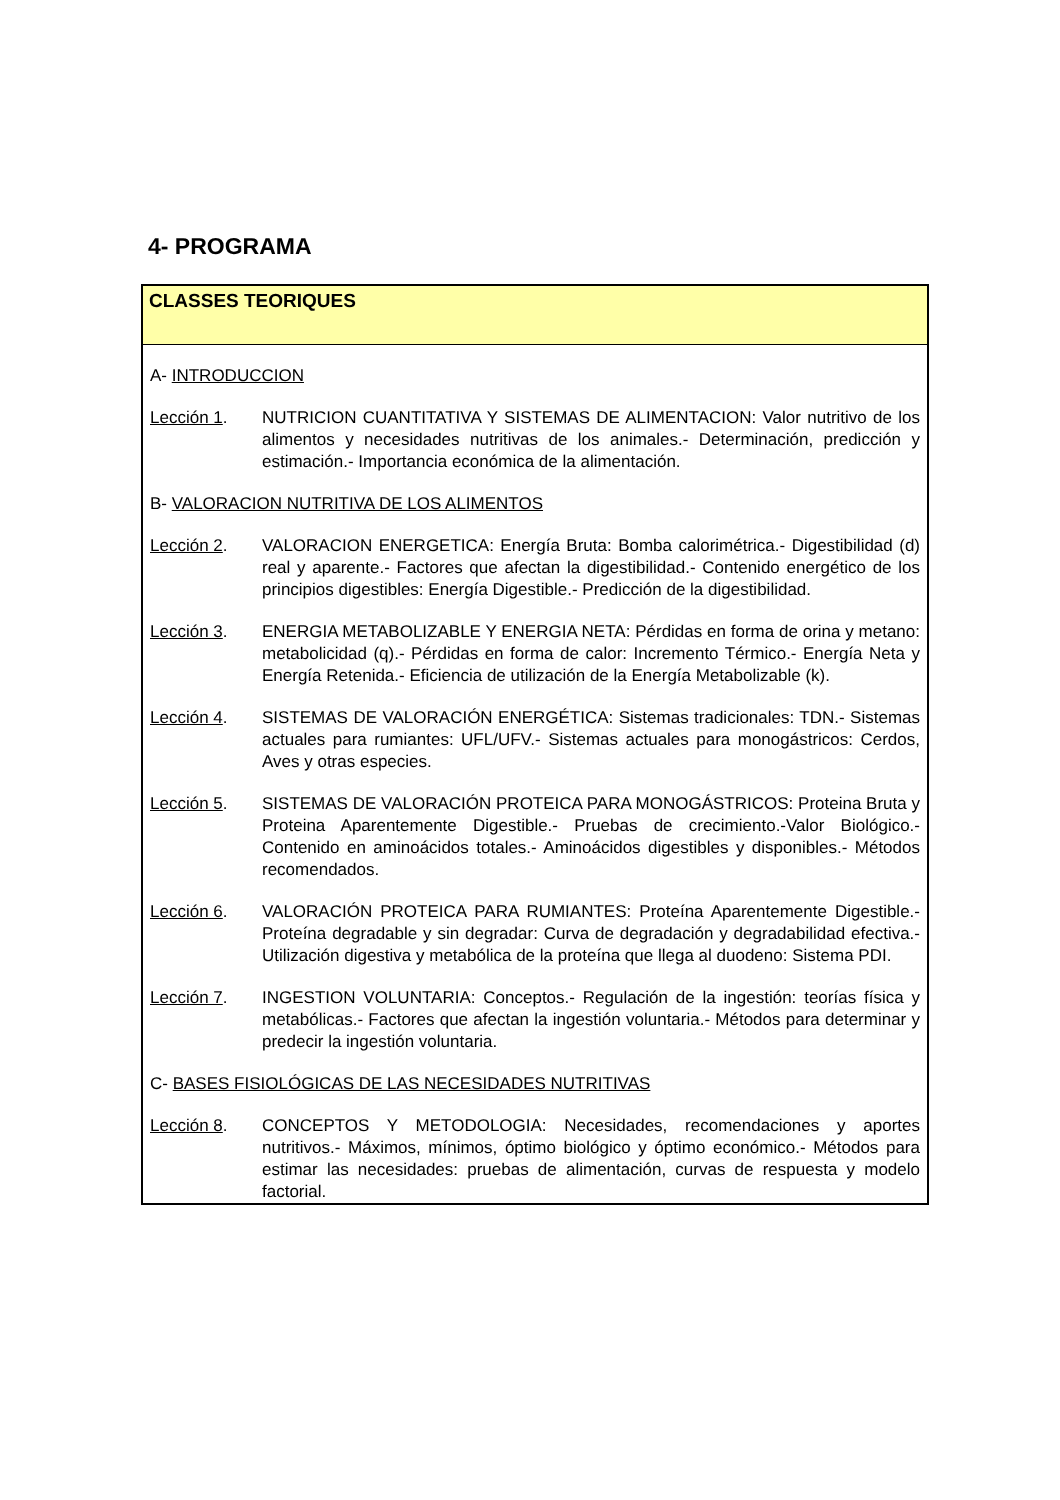4- PROGRAMA
CLASSES TEORIQUES
A- INTRODUCCION
Lección 1. NUTRICION CUANTITATIVA Y SISTEMAS DE ALIMENTACION: Valor nutritivo de los alimentos y necesidades nutritivas de los animales.- Determinación, predicción y estimación.- Importancia económica de la alimentación.
B- VALORACION NUTRITIVA DE LOS ALIMENTOS
Lección 2. VALORACION ENERGETICA: Energía Bruta: Bomba calorimétrica.- Digestibilidad (d) real y aparente.- Factores que afectan la digestibilidad.- Contenido energético de los principios digestibles: Energía Digestible.- Predicción de la digestibilidad.
Lección 3. ENERGIA METABOLIZABLE Y ENERGIA NETA: Pérdidas en forma de orina y metano: metabolicidad (q).- Pérdidas en forma de calor: Incremento Térmico.- Energía Neta y Energía Retenida.- Eficiencia de utilización de la Energía Metabolizable (k).
Lección 4. SISTEMAS DE VALORACIÓN ENERGÉTICA: Sistemas tradicionales: TDN.- Sistemas actuales para rumiantes: UFL/UFV.- Sistemas actuales para monogástricos: Cerdos, Aves y otras especies.
Lección 5. SISTEMAS DE VALORACIÓN PROTEICA PARA MONOGÁSTRICOS: Proteina Bruta y Proteina Aparentemente Digestible.- Pruebas de crecimiento.-Valor Biológico.- Contenido en aminoácidos totales.- Aminoácidos digestibles y disponibles.- Métodos recomendados.
Lección 6. VALORACIÓN PROTEICA PARA RUMIANTES: Proteína Aparentemente Digestible.- Proteína degradable y sin degradar: Curva de degradación y degradabilidad efectiva.- Utilización digestiva y metabólica de la proteína que llega al duodeno: Sistema PDI.
Lección 7. INGESTION VOLUNTARIA: Conceptos.- Regulación de la ingestión: teorías física y metabólicas.- Factores que afectan la ingestión voluntaria.- Métodos para determinar y predecir la ingestión voluntaria.
C- BASES FISIOLÓGICAS DE LAS NECESIDADES NUTRITIVAS
Lección 8. CONCEPTOS Y METODOLOGIA: Necesidades, recomendaciones y aportes nutritivos.- Máximos, mínimos, óptimo biológico y óptimo económico.- Métodos para estimar las necesidades: pruebas de alimentación, curvas de respuesta y modelo factorial.